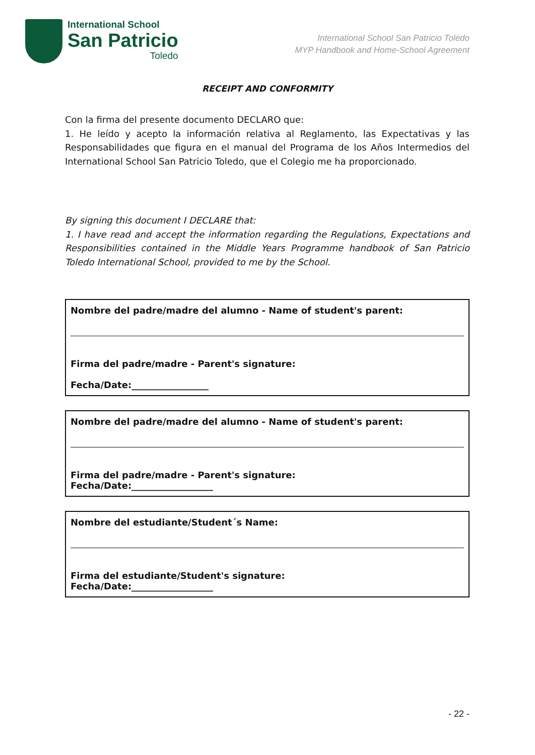International School
San Patricio
Toledo
International School San Patricio Toledo
MYP Handbook and Home-School Agreement
RECEIPT AND CONFORMITY
Con la firma del presente documento DECLARO que:
1. He leído y acepto la información relativa al Reglamento, las Expectativas y las Responsabilidades que figura en el manual del Programa de los Años Intermedios del International School San Patricio Toledo, que el Colegio me ha proporcionado.
By signing this document I DECLARE that:
1. I have read and accept the information regarding the Regulations, Expectations and Responsibilities contained in the Middle Years Programme handbook of San Patricio Toledo International School, provided to me by the School.
Nombre del padre/madre del alumno - Name of student's parent:
Firma del padre/madre - Parent's signature:
Fecha/Date:_________________
Nombre del padre/madre del alumno - Name of student's parent:
Firma del padre/madre - Parent's signature:
Fecha/Date:__________________
Nombre del estudiante/Student´s Name:
Firma del estudiante/Student's signature:
Fecha/Date:__________________
- 22 -